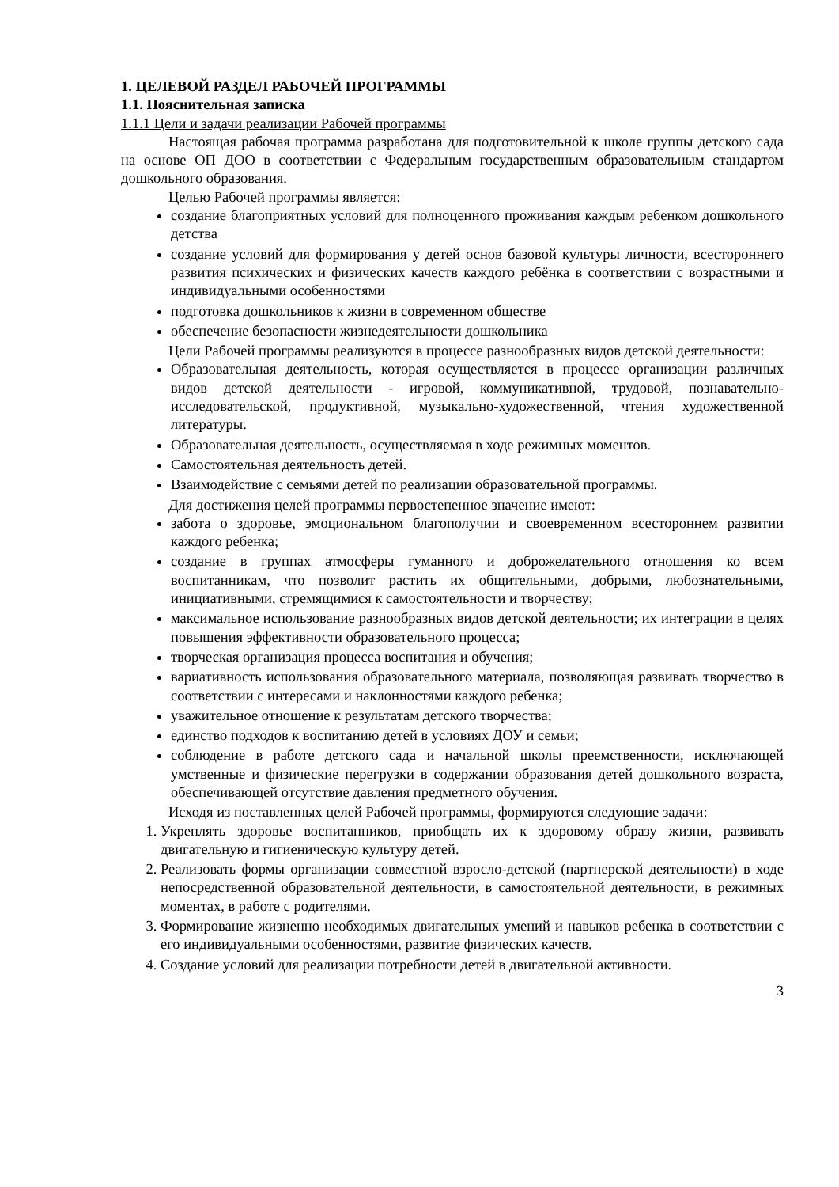1. ЦЕЛЕВОЙ РАЗДЕЛ РАБОЧЕЙ ПРОГРАММЫ
1.1. Пояснительная записка
1.1.1 Цели и задачи реализации Рабочей программы
Настоящая рабочая программа разработана для подготовительной к школе группы детского сада на основе ОП ДОО в соответствии с Федеральным государственным образовательным стандартом дошкольного образования.
Целью Рабочей программы является:
создание благоприятных условий для полноценного проживания каждым ребенком дошкольного детства
создание условий для формирования у детей основ базовой культуры личности, всестороннего развития психических и физических качеств каждого ребёнка в соответствии с возрастными и индивидуальными особенностями
подготовка дошкольников к жизни в современном обществе
обеспечение безопасности жизнедеятельности дошкольника
Цели Рабочей программы реализуются в процессе разнообразных видов детской деятельности:
Образовательная деятельность, которая осуществляется в процессе организации различных видов детской деятельности - игровой, коммуникативной, трудовой, познавательно-исследовательской, продуктивной, музыкально-художественной, чтения художественной литературы.
Образовательная деятельность, осуществляемая в ходе режимных моментов.
Самостоятельная деятельность детей.
Взаимодействие с семьями детей по реализации образовательной программы.
Для достижения целей программы первостепенное значение имеют:
забота о здоровье, эмоциональном благополучии и своевременном всестороннем развитии каждого ребенка;
создание в группах атмосферы гуманного и доброжелательного отношения ко всем воспитанникам, что позволит растить их общительными, добрыми, любознательными, инициативными, стремящимися к самостоятельности и творчеству;
максимальное использование разнообразных видов детской деятельности; их интеграции в целях повышения эффективности образовательного процесса;
творческая организация процесса воспитания и обучения;
вариативность использования образовательного материала, позволяющая развивать творчество в соответствии с интересами и наклонностями каждого ребенка;
уважительное отношение к результатам детского творчества;
единство подходов к воспитанию детей в условиях ДОУ и семьи;
соблюдение в работе детского сада и начальной школы преемственности, исключающей умственные и физические перегрузки в содержании образования детей дошкольного возраста, обеспечивающей отсутствие давления предметного обучения.
Исходя из поставленных целей Рабочей программы, формируются следующие задачи:
1. Укреплять здоровье воспитанников, приобщать их к здоровому образу жизни, развивать двигательную и гигиеническую культуру детей.
2. Реализовать формы организации совместной взросло-детской (партнерской деятельности) в ходе непосредственной образовательной деятельности, в самостоятельной деятельности, в режимных моментах, в работе с родителями.
3. Формирование жизненно необходимых двигательных умений и навыков ребенка в соответствии с его индивидуальными особенностями, развитие физических качеств.
4. Создание условий для реализации потребности детей в двигательной активности.
3